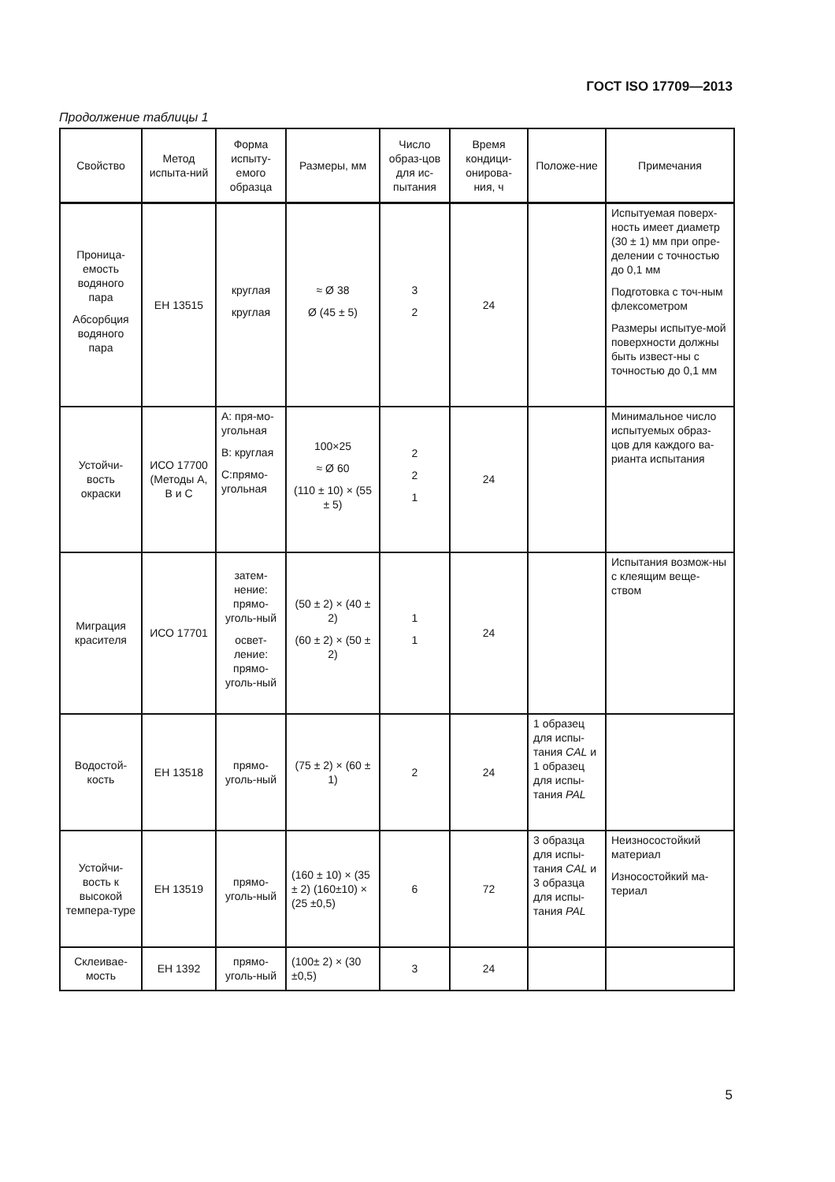ГОСТ ISO 17709—2013
Продолжение таблицы 1
| Свойство | Метод испыта-ний | Форма испыту-емого образца | Размеры, мм | Число образ-цов для ис-пытания | Время кондици-онирова-ния, ч | Положе-ние | Примечания |
| --- | --- | --- | --- | --- | --- | --- | --- |
| Проница-емость водяного пара Абсорбция водяного пара | EH 13515 | круглая круглая | ≈ Ø 38 Ø (45 ± 5) | 3 2 | 24 | | Испытуемая поверх-ность имеет диаметр (30 ± 1) мм при опре-делении с точностью до 0,1 мм Подготовка с точ-ным флексометром Размеры испытуе-мой поверхности должны быть извест-ны с точностью до 0,1 мм |
| Устойчи-вость окраски | ИСО 17700 (Методы А, В и С | A: пря-мо-угольная B: круглая C:прямо-угольная | 100×25 ≈ Ø 60 (110 ± 10) × (55 ± 5) | 2 2 1 | 24 | | Минимальное число испытуемых образ-цов для каждого ва-рианта испытания |
| Миграция красителя | ИСО 17701 | затем-нение: прямо-уголь-ный освет-ление: прямо-уголь-ный | (50 ± 2) × (40 ± 2) (60 ± 2) × (50 ± 2) | 1 1 | 24 | | Испытания возмож-ны с клеящим веще-ством |
| Водостой-кость | EH 13518 | прямо-уголь-ный | (75 ± 2) × (60 ± 1) | 2 | 24 | 1 образец для испы-тания CAL и 1 образец для испы-тания PAL | |
| Устойчи-вость к высокой темпера-туре | EH 13519 | прямо-уголь-ный | (160 ± 10) × (35 ± 2) (160±10) × (25 ±0,5) | 6 | 72 | 3 образца для испы-тания CAL и 3 образца для испы-тания PAL | Неизносостойкий материал Износостойкий ма-териал |
| Склеивае-мость | EH 1392 | прямо-уголь-ный | (100± 2) × (30 ±0,5) | 3 | 24 | | |
5